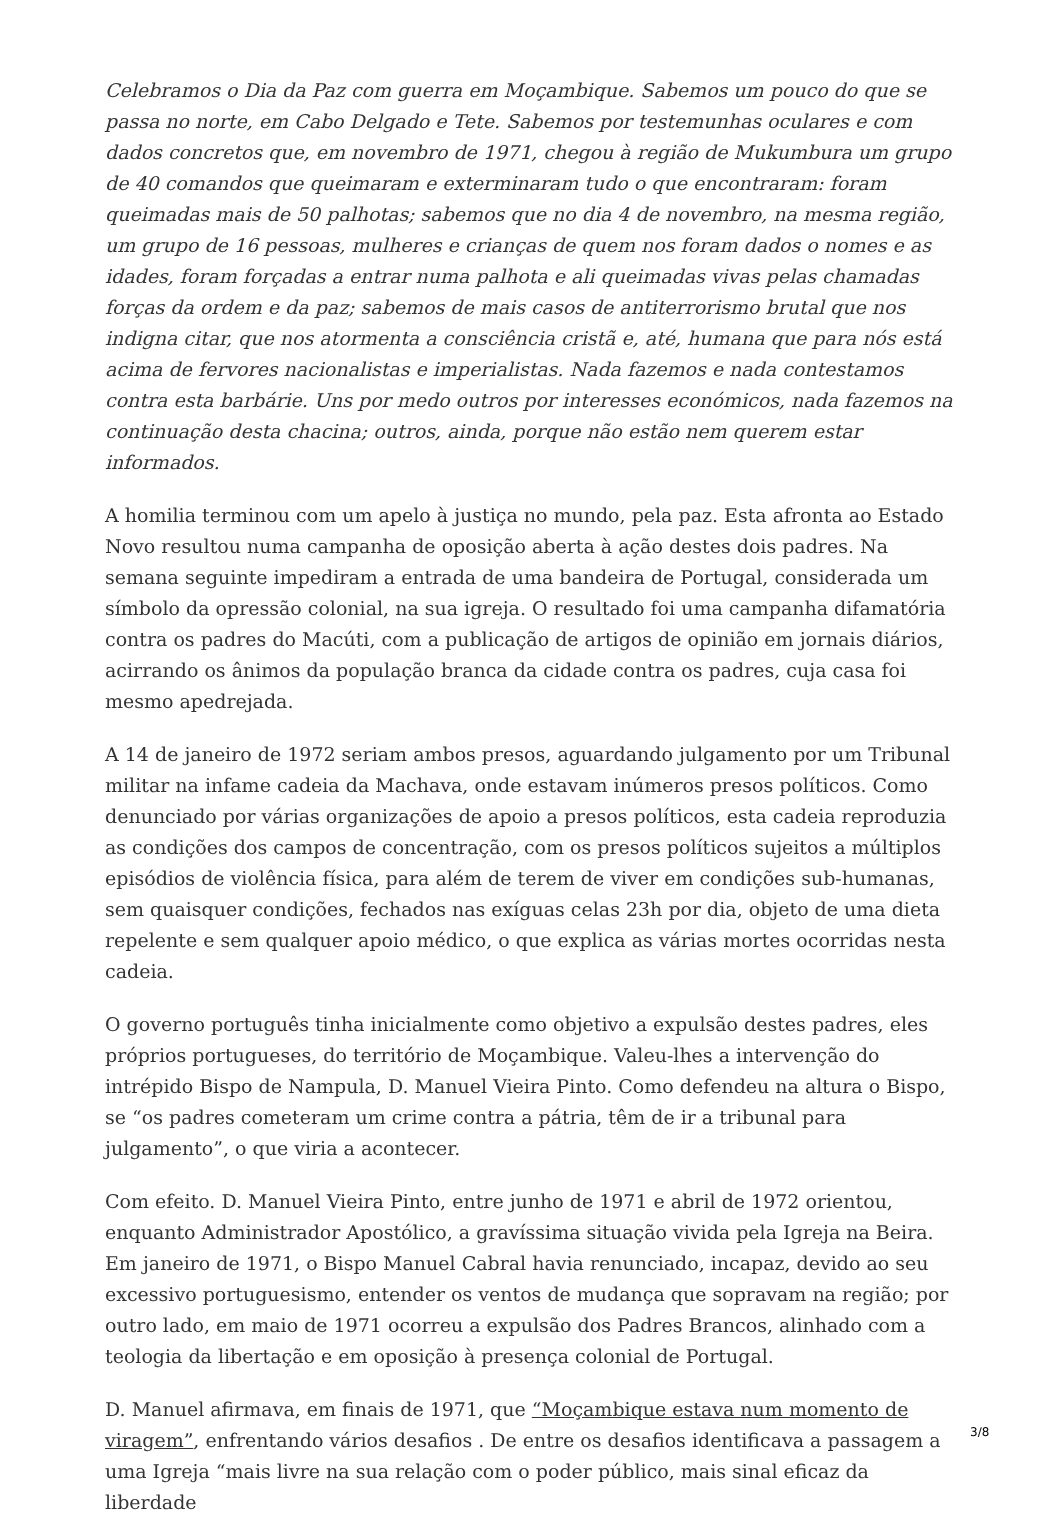Celebramos o Dia da Paz com guerra em Moçambique. Sabemos um pouco do que se passa no norte, em Cabo Delgado e Tete. Sabemos por testemunhas oculares e com dados concretos que, em novembro de 1971, chegou à região de Mukumbura um grupo de 40 comandos que queimaram e exterminaram tudo o que encontraram: foram queimadas mais de 50 palhotas; sabemos que no dia 4 de novembro, na mesma região, um grupo de 16 pessoas, mulheres e crianças de quem nos foram dados o nomes e as idades, foram forçadas a entrar numa palhota e ali queimadas vivas pelas chamadas forças da ordem e da paz; sabemos de mais casos de antiterrorismo brutal que nos indigna citar, que nos atormenta a consciência cristã e, até, humana que para nós está acima de fervores nacionalistas e imperialistas. Nada fazemos e nada contestamos contra esta barbárie. Uns por medo outros por interesses económicos, nada fazemos na continuação desta chacina; outros, ainda, porque não estão nem querem estar informados.
A homilia terminou com um apelo à justiça no mundo, pela paz. Esta afronta ao Estado Novo resultou numa campanha de oposição aberta à ação destes dois padres. Na semana seguinte impediram a entrada de uma bandeira de Portugal, considerada um símbolo da opressão colonial, na sua igreja. O resultado foi uma campanha difamatória contra os padres do Macúti, com a publicação de artigos de opinião em jornais diários, acirrando os ânimos da população branca da cidade contra os padres, cuja casa foi mesmo apedrejada.
A 14 de janeiro de 1972 seriam ambos presos, aguardando julgamento por um Tribunal militar na infame cadeia da Machava, onde estavam inúmeros presos políticos. Como denunciado por várias organizações de apoio a presos políticos, esta cadeia reproduzia as condições dos campos de concentração, com os presos políticos sujeitos a múltiplos episódios de violência física, para além de terem de viver em condições sub-humanas, sem quaisquer condições, fechados nas exíguas celas 23h por dia, objeto de uma dieta repelente e sem qualquer apoio médico, o que explica as várias mortes ocorridas nesta cadeia.
O governo português tinha inicialmente como objetivo a expulsão destes padres, eles próprios portugueses, do território de Moçambique. Valeu-lhes a intervenção do intrépido Bispo de Nampula, D. Manuel Vieira Pinto. Como defendeu na altura o Bispo, se “os padres cometeram um crime contra a pátria, têm de ir a tribunal para julgamento”, o que viria a acontecer.
Com efeito. D. Manuel Vieira Pinto, entre junho de 1971 e abril de 1972 orientou, enquanto Administrador Apostólico, a gravíssima situação vivida pela Igreja na Beira. Em janeiro de 1971, o Bispo Manuel Cabral havia renunciado, incapaz, devido ao seu excessivo portuguesismo, entender os ventos de mudança que sopravam na região; por outro lado, em maio de 1971 ocorreu a expulsão dos Padres Brancos, alinhado com a teologia da libertação e em oposição à presença colonial de Portugal.
D. Manuel afirmava, em finais de 1971, que “Moçambique estava num momento de viragem”, enfrentando vários desafios . De entre os desafios identificava a passagem a uma Igreja “mais livre na sua relação com o poder público, mais sinal eficaz da liberdade
3/8